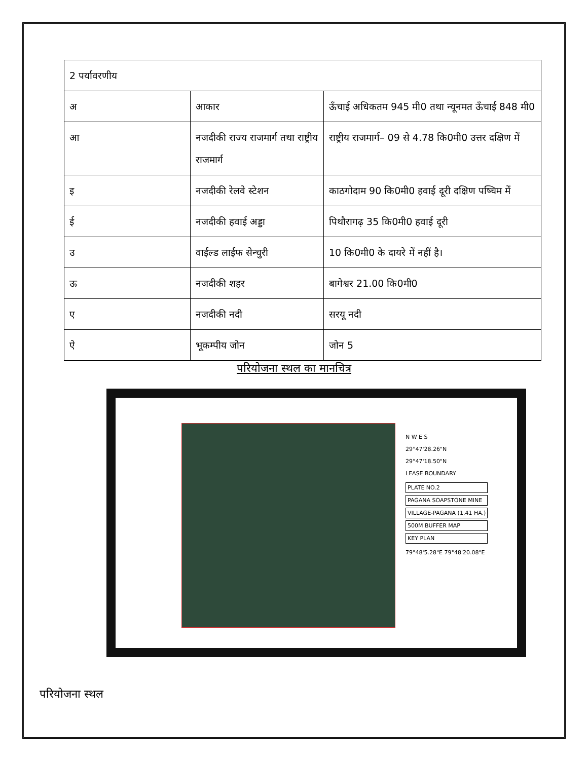| 2 पर्यावरणीय | | |
| अ | आकार | ऊँचाई अधिकतम 945 मी0 तथा न्यूनमत ऊँचाई 848 मी0 |
| आ | नजदीकी राज्य राजमार्ग तथा राष्ट्रीय राजमार्ग | राष्ट्रीय राजमार्ग– 09 से 4.78 कि0मी0 उत्तर दक्षिण में |
| इ | नजदीकी रेलवे स्टेशन | काठगोदाम 90 कि0मी0 हवाई दूरी दक्षिण पष्चिम में |
| ई | नजदीकी हवाई अड्डा | पिथौरागढ़ 35 कि0मी0 हवाई दूरी |
| उ | वाईल्ड लाईफ सेन्चुरी | 10 कि0मी0 के दायरे में नहीं है। |
| ऊ | नजदीकी शहर | बागेश्वर 21.00 कि0मी0 |
| ए | नजदीकी नदी | सरयू नदी |
| ऐ | भूकम्पीय जोन | जोन 5 |
परियोजना स्थल का मानचित्र
N W E S
29°47'28.26"N
29°47'18.50"N
LEASE BOUNDARY
PLATE NO.2
PAGANA SOAPSTONE MINE
VILLAGE-PAGANA (1.41 HA.)
500M BUFFER MAP
KEY PLAN
79°48'5.28"E 79°48'20.08"E
परियोजना स्थल